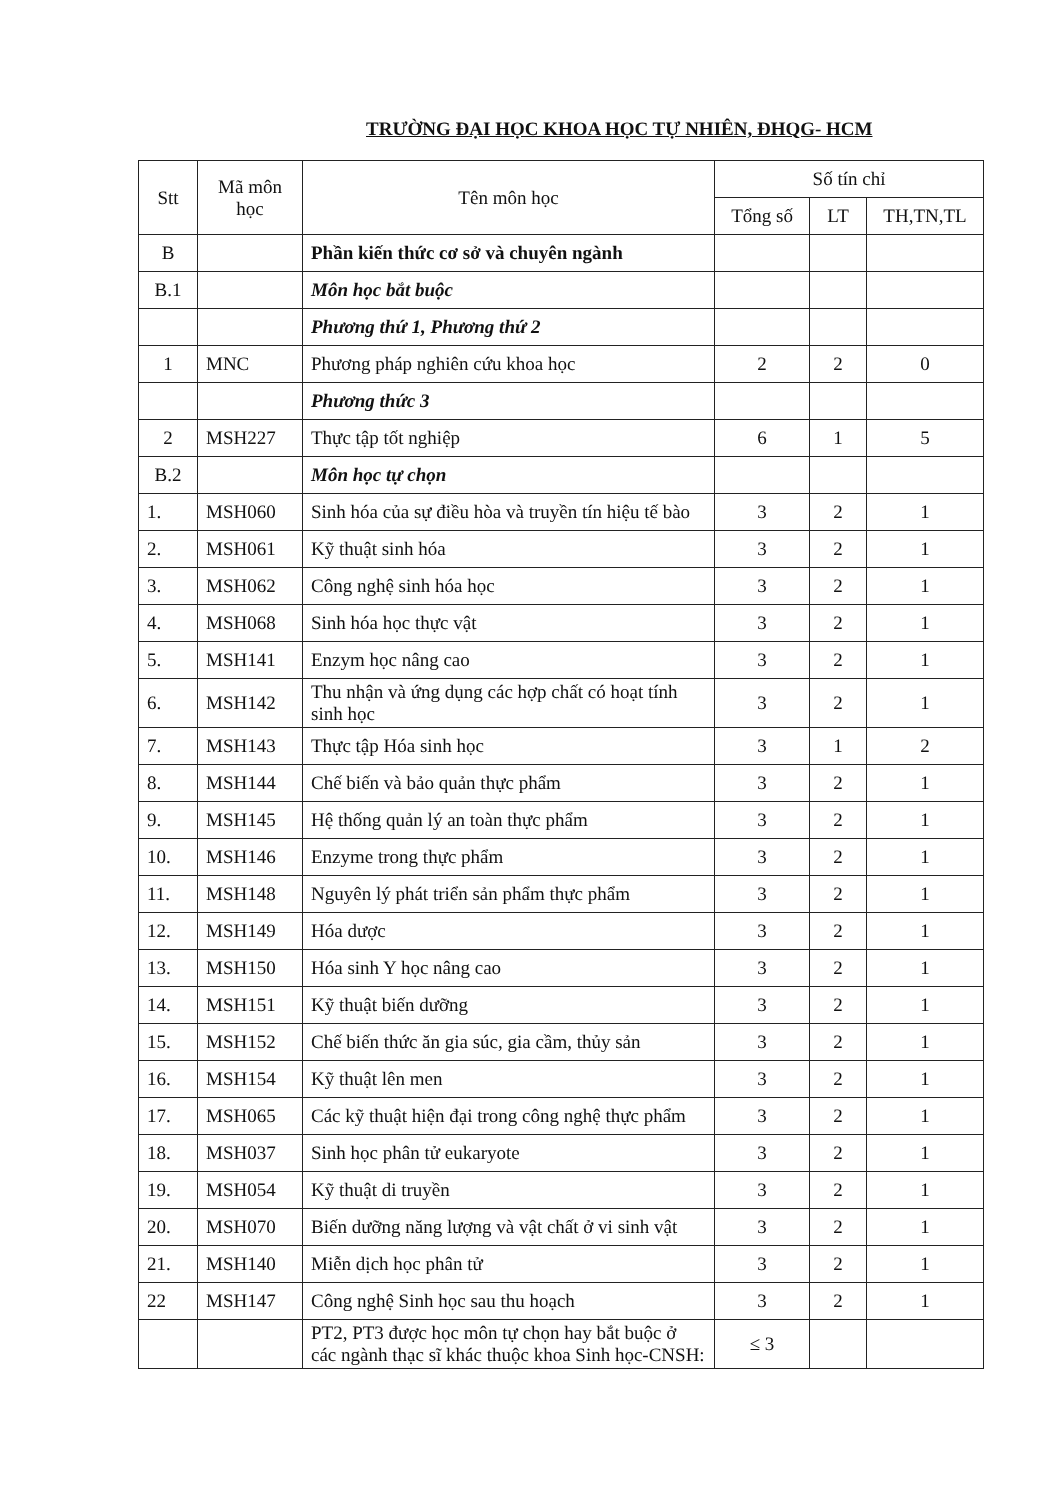TRƯỜNG ĐẠI HỌC KHOA HỌC TỰ NHIÊN, ĐHQG- HCM
| Stt | Mã môn học | Tên môn học | Số tín chỉ | | |
| --- | --- | --- | --- | --- | --- |
| | | | Tổng số | LT | TH,TN,TL |
| B | | Phần kiến thức cơ sở và chuyên ngành | | | |
| B.1 | | Môn học bắt buộc | | | |
| | | Phương thứ 1, Phương thứ 2 | | | |
| 1 | MNC | Phương pháp nghiên cứu khoa học | 2 | 2 | 0 |
| | | Phương thức 3 | | | |
| 2 | MSH227 | Thực tập tốt nghiệp | 6 | 1 | 5 |
| B.2 | | Môn học tự chọn | | | |
| 1. | MSH060 | Sinh hóa của sự điều hòa và truyền tín hiệu tế bào | 3 | 2 | 1 |
| 2. | MSH061 | Kỹ thuật sinh hóa | 3 | 2 | 1 |
| 3. | MSH062 | Công nghệ sinh hóa học | 3 | 2 | 1 |
| 4. | MSH068 | Sinh hóa học thực vật | 3 | 2 | 1 |
| 5. | MSH141 | Enzym học nâng cao | 3 | 2 | 1 |
| 6. | MSH142 | Thu nhận và ứng dụng các hợp chất có hoạt tính sinh học | 3 | 2 | 1 |
| 7. | MSH143 | Thực tập Hóa sinh học | 3 | 1 | 2 |
| 8. | MSH144 | Chế biến và bảo quản thực phẩm | 3 | 2 | 1 |
| 9. | MSH145 | Hệ thống quản lý an toàn thực phẩm | 3 | 2 | 1 |
| 10. | MSH146 | Enzyme trong thực phẩm | 3 | 2 | 1 |
| 11. | MSH148 | Nguyên lý phát triển sản phẩm thực phẩm | 3 | 2 | 1 |
| 12. | MSH149 | Hóa dược | 3 | 2 | 1 |
| 13. | MSH150 | Hóa sinh Y học nâng cao | 3 | 2 | 1 |
| 14. | MSH151 | Kỹ thuật biến dưỡng | 3 | 2 | 1 |
| 15. | MSH152 | Chế biến thức ăn gia súc, gia cầm, thủy sản | 3 | 2 | 1 |
| 16. | MSH154 | Kỹ thuật lên men | 3 | 2 | 1 |
| 17. | MSH065 | Các kỹ thuật hiện đại trong công nghệ thực phẩm | 3 | 2 | 1 |
| 18. | MSH037 | Sinh học phân tử eukaryote | 3 | 2 | 1 |
| 19. | MSH054 | Kỹ thuật di truyền | 3 | 2 | 1 |
| 20. | MSH070 | Biến dưỡng năng lượng và vật chất ở vi sinh vật | 3 | 2 | 1 |
| 21. | MSH140 | Miễn dịch học phân tử | 3 | 2 | 1 |
| 22 | MSH147 | Công nghệ Sinh học sau thu hoạch | 3 | 2 | 1 |
| | | PT2, PT3 được học môn tự chọn hay bắt buộc ở các ngành thạc sĩ khác thuộc khoa Sinh học-CNSH: | ≤ 3 | | |